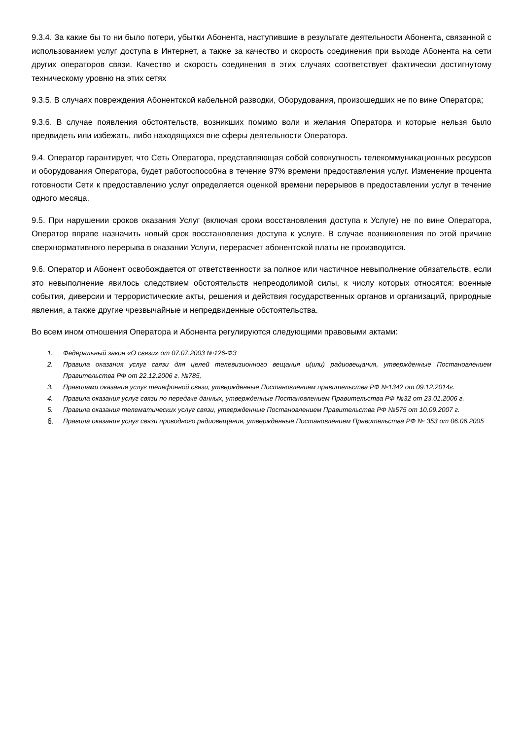9.3.4. За какие бы то ни было потери, убытки Абонента, наступившие в результате деятельности Абонента, связанной с использованием услуг доступа в Интернет, а также за качество и скорость соединения при выходе Абонента на сети других операторов связи. Качество и скорость соединения в этих случаях соответствует фактически достигнутому техническому уровню на этих сетях
9.3.5. В случаях повреждения Абонентской кабельной разводки, Оборудования, произошедших не по вине Оператора;
9.3.6. В случае появления обстоятельств, возникших помимо воли и желания Оператора и которые нельзя было предвидеть или избежать, либо находящихся вне сферы деятельности Оператора.
9.4. Оператор гарантирует, что Сеть Оператора, представляющая собой совокупность телекоммуникационных ресурсов и оборудования Оператора, будет работоспособна в течение 97% времени предоставления услуг. Изменение процента готовности Сети к предоставлению услуг определяется оценкой времени перерывов в предоставлении услуг в течение одного месяца.
9.5. При нарушении сроков оказания Услуг (включая сроки восстановления доступа к Услуге) не по вине Оператора, Оператор вправе назначить новый срок восстановления доступа к услуге. В случае возникновения по этой причине сверхнормативного перерыва в оказании Услуги, перерасчет абонентской платы не производится.
9.6. Оператор и Абонент освобождается от ответственности за полное или частичное невыполнение обязательств, если это невыполнение явилось следствием обстоятельств непреодолимой силы, к числу которых относятся: военные события, диверсии и террористические акты, решения и действия государственных органов и организаций, природные явления, а также другие чрезвычайные и непредвиденные обстоятельства.
Во всем ином отношения Оператора и Абонента регулируются следующими правовыми актами:
1. Федеральный закон «О связи» от 07.07.2003 №126-ФЗ
2. Правила оказания услуг связи для целей телевизионного вещания и(или) радиовещания, утвержденные Постановлением Правительства РФ от 22.12.2006 г. №785,
3. Правилами оказания услуг телефонной связи, утвержденные Постановлением правительства РФ №1342 от 09.12.2014г.
4. Правила оказания услуг связи по передаче данных, утвержденные Постановлением Правительства РФ №32 от 23.01.2006 г.
5. Правила оказания телематических услуг связи, утвержденные Постановлением Правительства РФ №575 от 10.09.2007 г.
6. Правила оказания услуг связи проводного радиовещания, утвержденные Постановлением Правительства РФ № 353 от 06.06.2005